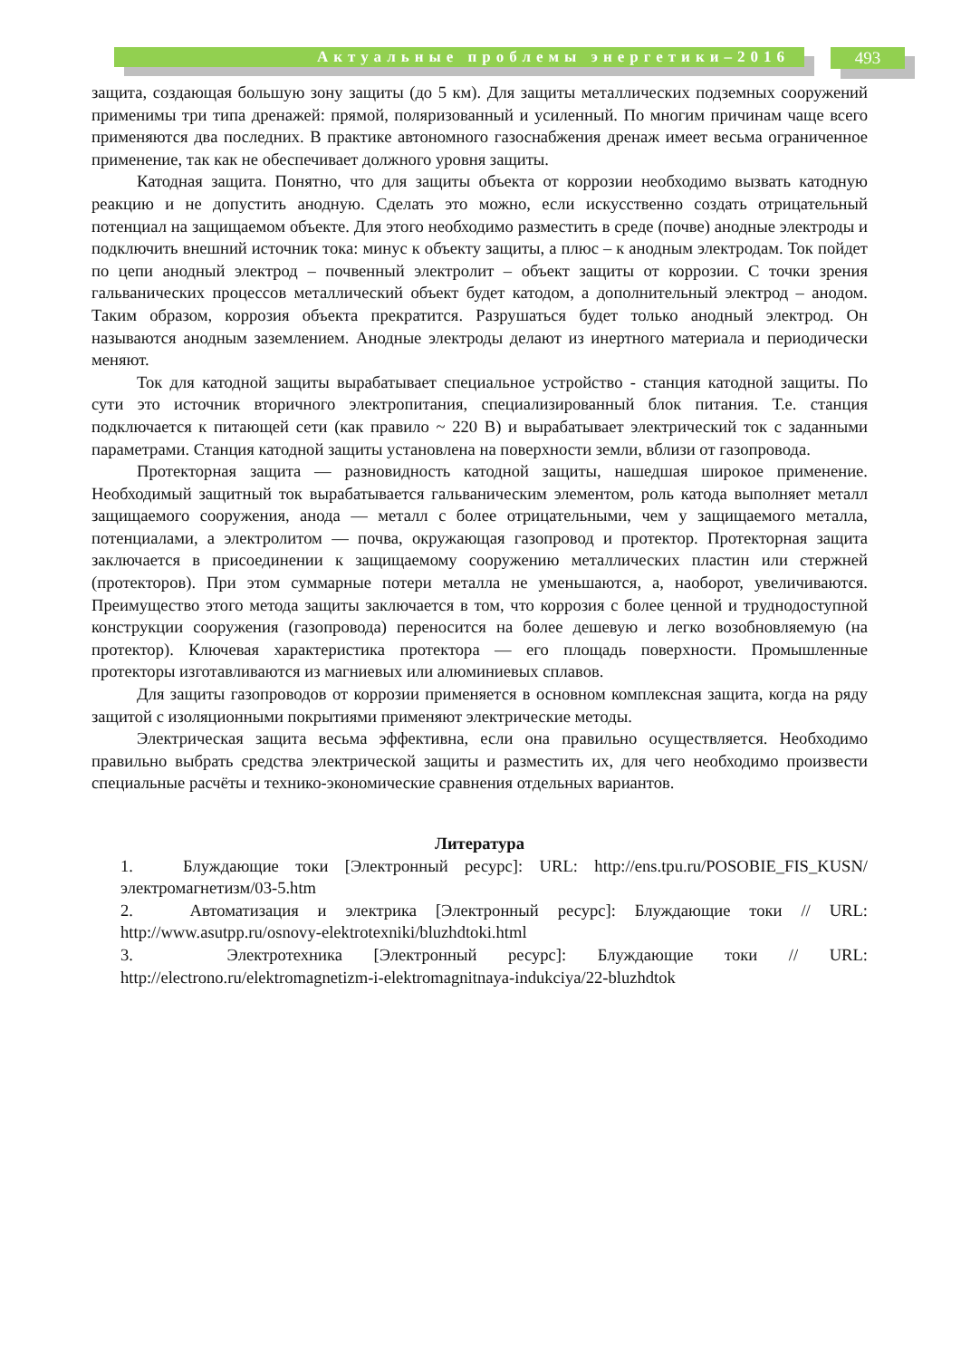Актуальные проблемы энергетики–2016 493
защита, создающая большую зону защиты (до 5 км). Для защиты металлических подземных сооружений применимы три типа дренажей: прямой, поляризованный и усиленный. По многим причинам чаще всего применяются два последних. В практике автономного газоснабжения дренаж имеет весьма ограниченное применение, так как не обеспечивает должного уровня защиты.
Катодная защита. Понятно, что для защиты объекта от коррозии необходимо вызвать катодную реакцию и не допустить анодную. Сделать это можно, если искусственно создать отрицательный потенциал на защищаемом объекте. Для этого необходимо разместить в среде (почве) анодные электроды и подключить внешний источник тока: минус к объекту защиты, а плюс – к анодным электродам. Ток пойдет по цепи анодный электрод – почвенный электролит – объект защиты от коррозии. С точки зрения гальванических процессов металлический объект будет катодом, а дополнительный электрод – анодом. Таким образом, коррозия объекта прекратится. Разрушаться будет только анодный электрод. Он называются анодным заземлением. Анодные электроды делают из инертного материала и периодически меняют.
Ток для катодной защиты вырабатывает специальное устройство - станция катодной защиты. По сути это источник вторичного электропитания, специализированный блок питания. Т.е. станция подключается к питающей сети (как правило ~ 220 В) и вырабатывает электрический ток с заданными параметрами. Станция катодной защиты установлена на поверхности земли, вблизи от газопровода.
Протекторная защита — разновидность катодной защиты, нашедшая широкое применение. Необходимый защитный ток вырабатывается гальваническим элементом, роль катода выполняет металл защищаемого сооружения, анода — металл с более отрицательными, чем у защищаемого металла, потенциалами, а электролитом — почва, окружающая газопровод и протектор. Протекторная защита заключается в присоединении к защищаемому сооружению металлических пластин или стержней (протекторов). При этом суммарные потери металла не уменьшаются, а, наоборот, увеличиваются. Преимущество этого метода защиты заключается в том, что коррозия с более ценной и труднодоступной конструкции сооружения (газопровода) переносится на более дешевую и легко возобновляемую (на протектор). Ключевая характеристика протектора — его площадь поверхности. Промышленные протекторы изготавливаются из магниевых или алюминиевых сплавов.
Для защиты газопроводов от коррозии применяется в основном комплексная защита, когда на ряду защитой с изоляционными покрытиями применяют электрические методы.
Электрическая защита весьма эффективна, если она правильно осуществляется. Необходимо правильно выбрать средства электрической защиты и разместить их, для чего необходимо произвести специальные расчёты и технико-экономические сравнения отдельных вариантов.
Литература
1. Блуждающие токи [Электронный ресурс]: URL: http://ens.tpu.ru/POSOBIE_FIS_KUSN/электромагнетизм/03-5.htm
2. Автоматизация и электрика [Электронный ресурс]: Блуждающие токи // URL: http://www.asutpp.ru/osnovy-elektrotexniki/bluzhdtoki.html
3. Электротехника [Электронный ресурс]: Блуждающие токи // URL: http://electrono.ru/elektromagnetizm-i-elektromagnitnaya-indukciya/22-bluzhdtok